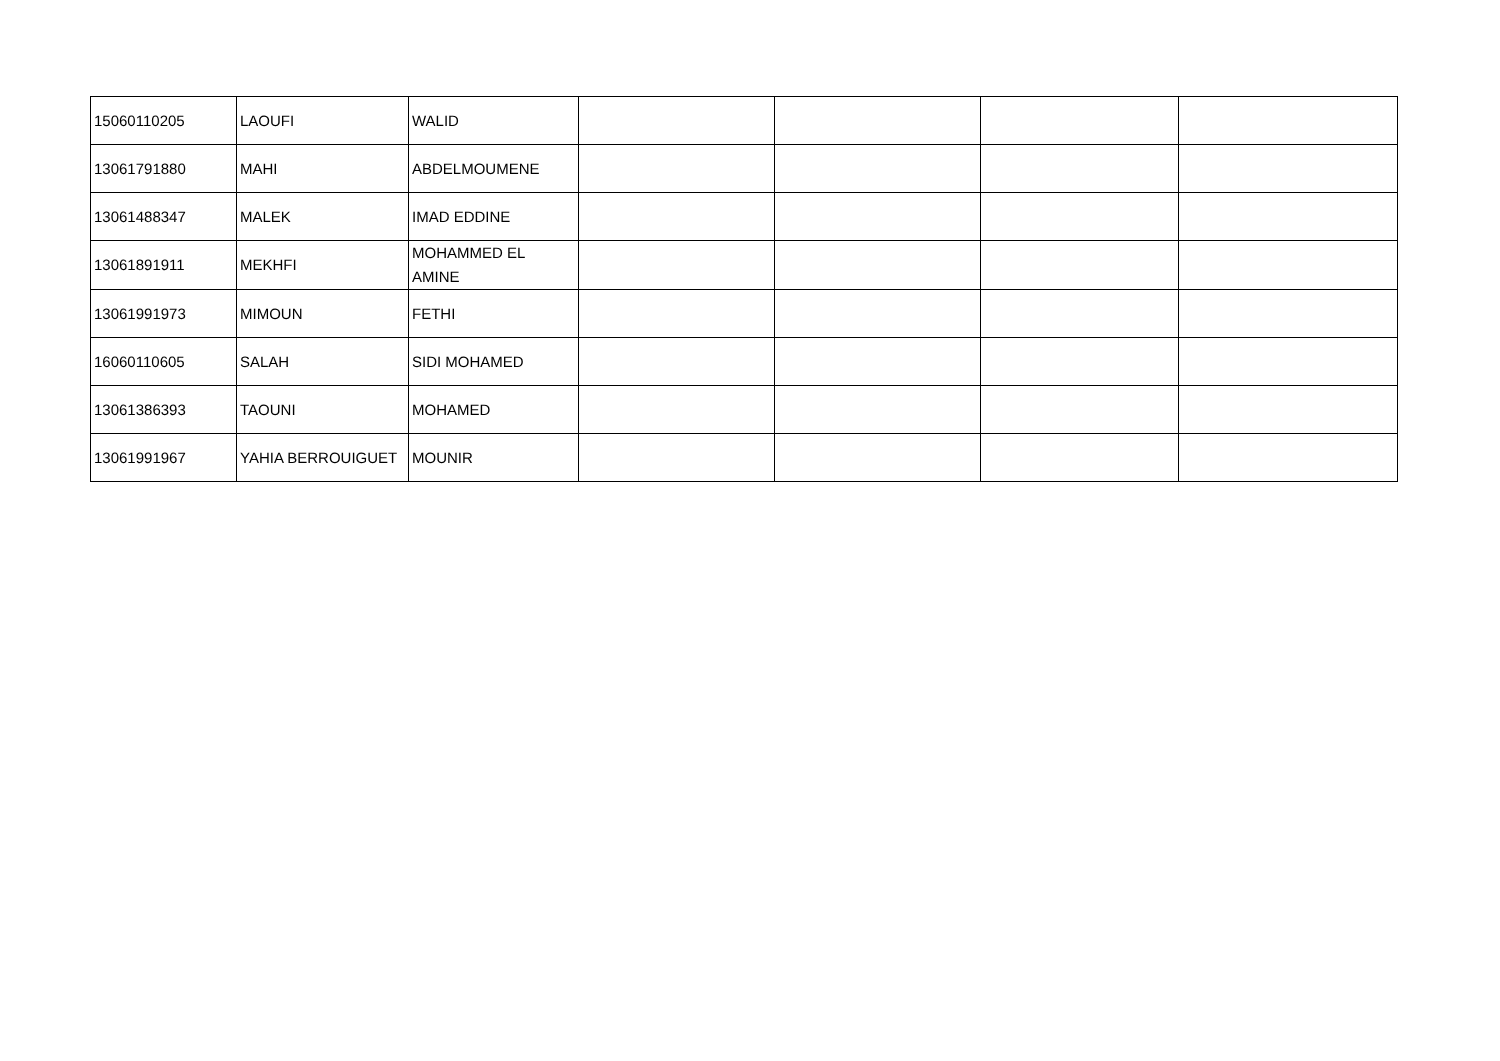| 15060110205 | LAOUFI | WALID | | | | |
| 13061791880 | MAHI | ABDELMOUMENE | | | | |
| 13061488347 | MALEK | IMAD EDDINE | | | | |
| 13061891911 | MEKHFI | MOHAMMED EL AMINE | | | | |
| 13061991973 | MIMOUN | FETHI | | | | |
| 16060110605 | SALAH | SIDI MOHAMED | | | | |
| 13061386393 | TAOUNI | MOHAMED | | | | |
| 13061991967 | YAHIA BERROUIGUET | MOUNIR | | | | |